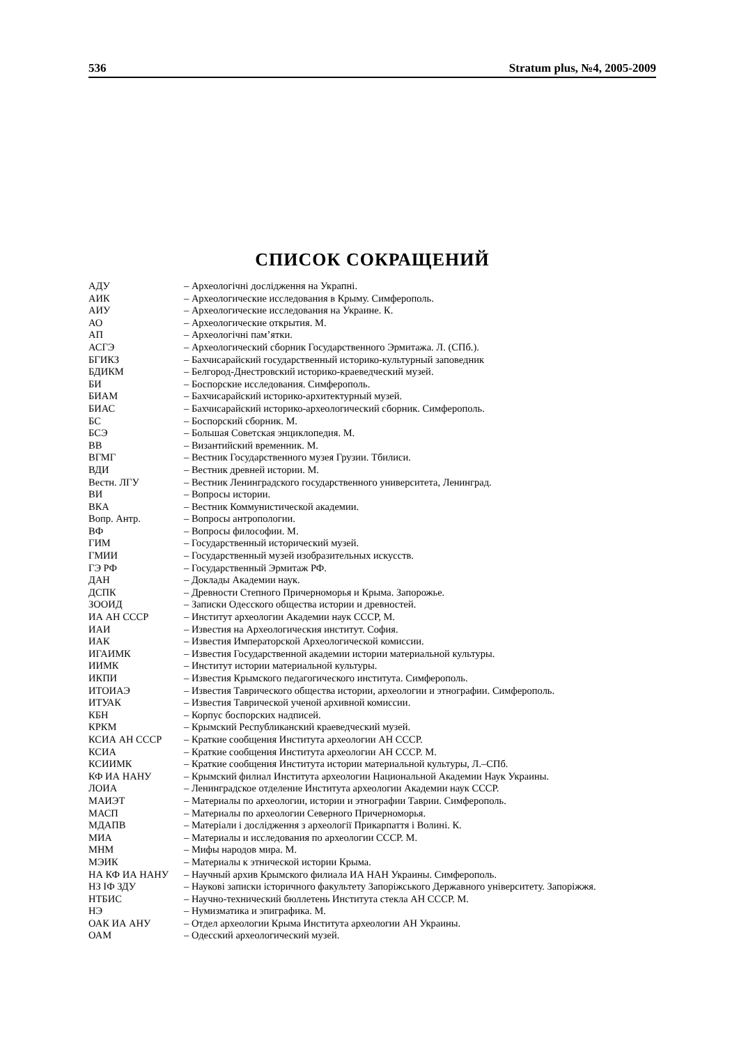536 Stratum plus, №4, 2005-2009
СПИСОК СОКРАЩЕНИЙ
| АДУ | – Археологічні дослідження на Укрaпні. |
| АИК | – Археологические исследования в Крыму. Симферополь. |
| АИУ | – Археологические исследования на Украине. К. |
| АО | – Археологические открытия. М. |
| АП | – Археологічні пам’ятки. |
| АСГЭ | – Археологический сборник Государственного Эрмитажа. Л. (СПб.). |
| БГИКЗ | – Бахчисарайский государственный историко-культурный заповедник |
| БДИКМ | – Белгород-Днестровский историко-краеведческий музей. |
| БИ | – Боспорские исследования. Симферополь. |
| БИАМ | – Бахчисарайский историко-архитектурный музей. |
| БИАС | – Бахчисарайский историко-археологический сборник. Симферополь. |
| БС | – Боспорский сборник. М. |
| БСЭ | – Большая Советская энциклопедия. М. |
| ВВ | – Византийский временник. М. |
| ВГМГ | – Вестник Государственного музея Грузии. Тбилиси. |
| ВДИ | – Вестник древней истории. М. |
| Вестн. ЛГУ | – Вестник Ленинградского государственного университета, Ленинград. |
| ВИ | – Вопросы истории. |
| ВКА | – Вестник Коммунистической академии. |
| Вопр. Антр. | – Вопросы антропологии. |
| ВФ | – Вопросы философии. М. |
| ГИМ | – Государственный исторический музей. |
| ГМИИ | – Государственный музей изобразительных искусств. |
| ГЭ РФ | – Государственный Эрмитаж РФ. |
| ДАН | – Доклады Академии наук. |
| ДСПК | – Древности Степного Причерноморья и Крыма. Запорожье. |
| ЗООИД | – Записки Одесского общества истории и древностей. |
| ИА АН СССР | – Институт археологии Академии наук СССР, М. |
| ИАИ | – Известия на Археологическия институт. София. |
| ИАК | – Известия Императорской Археологической комиссии. |
| ИГАИМК | – Известия Государственной академии истории материальной культуры. |
| ИИМК | – Институт истории материальной культуры. |
| ИКПИ | – Известия Крымского педагогического института. Симферополь. |
| ИТОИАЭ | – Известия Таврического общества истории, археологии и этнографии. Симферополь. |
| ИТУАК | – Известия Таврической ученой архивной комиссии. |
| КБН | – Корпус боспорских надписей. |
| КРКМ | – Крымский Республиканский краеведческий музей. |
| КСИА АН СССР | – Краткие сообщения Института археологии АН СССР. |
| КСИА | – Краткие сообщения Института археологии АН СССР. М. |
| КСИИМК | – Краткие сообщения Института истории материальной культуры, Л.–СПб. |
| КФ ИА НАНУ | – Крымский филиал Института археологии Национальной Академии Наук Украины. |
| ЛОИА | – Ленинградское отделение Института археологии Академии наук СССР. |
| МАИЭТ | – Материалы по археологии, истории и этнографии Таврии. Симферополь. |
| МАСП | – Материалы по археологии Северного Причерноморья. |
| МДАПВ | – Матеріали і дослідження з археології Прикарпаття і Волині. К. |
| МИА | – Материалы и исследования по археологии СССР. М. |
| МНМ | – Мифы народов мира. М. |
| МЭИК | – Материалы к этнической истории Крыма. |
| НА КФ ИА НАНУ | – Научный архив Крымского филиала ИА НАН Украины. Симферополь. |
| НЗ ІФ ЗДУ | – Наукові записки історичного факультету Запоріжського Державного університету. Запоріжжя. |
| НТБИС | – Научно-технический бюллетень Института стекла АН СССР. М. |
| НЭ | – Нумизматика и эпиграфика. М. |
| ОАК ИА АНУ | – Отдел археологии Крыма Института археологии АН Украины. |
| ОАМ | – Одесский археологический музей. |